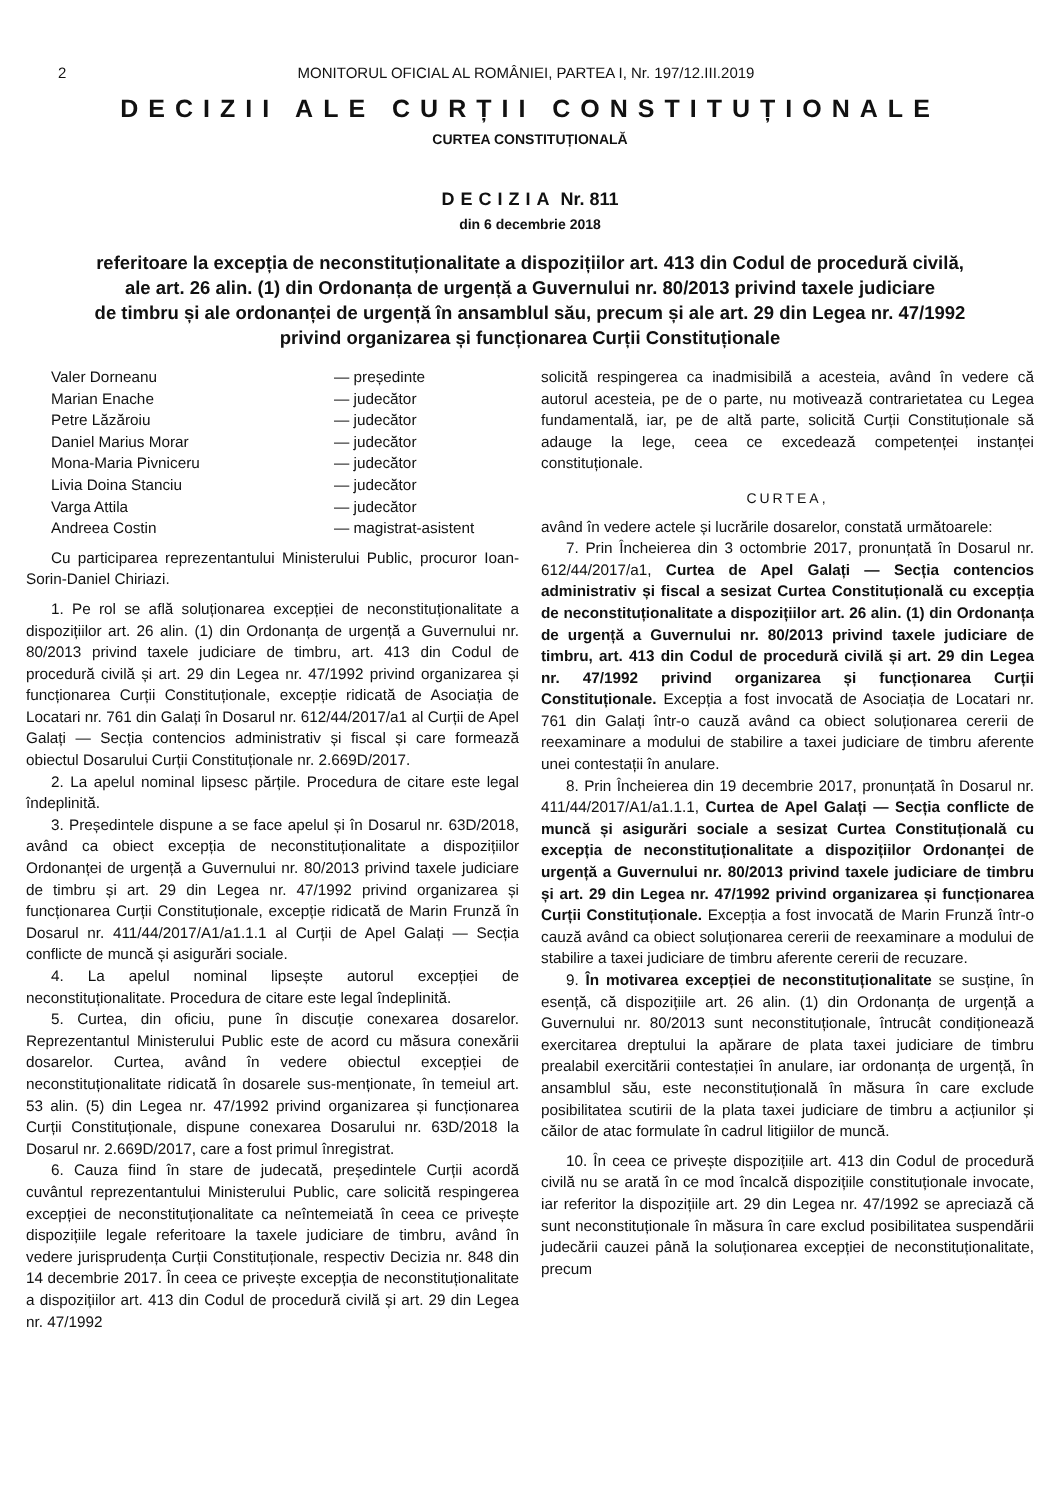2 MONITORUL OFICIAL AL ROMÂNIEI, PARTEA I, Nr. 197/12.III.2019
DECIZII ALE CURȚII CONSTITUȚIONALE
CURTEA CONSTITUȚIONALĂ
DECIZIA Nr. 811
din 6 decembrie 2018
referitoare la excepția de neconstituționalitate a dispozițiilor art. 413 din Codul de procedură civilă,
ale art. 26 alin. (1) din Ordonanța de urgență a Guvernului nr. 80/2013 privind taxele judiciare
de timbru și ale ordonanței de urgență în ansamblul său, precum și ale art. 29 din Legea nr. 47/1992
privind organizarea și funcționarea Curții Constituționale
Valer Dorneanu — președinte
Marian Enache — judecător
Petre Lăzăroiu — judecător
Daniel Marius Morar — judecător
Mona-Maria Pivniceru — judecător
Livia Doina Stanciu — judecător
Varga Attila — judecător
Andreea Costin — magistrat-asistent
Cu participarea reprezentantului Ministerului Public, procuror Ioan-Sorin-Daniel Chiriazi.
1. Pe rol se află soluționarea excepției de neconstituționalitate a dispozițiilor art. 26 alin. (1) din Ordonanța de urgență a Guvernului nr. 80/2013 privind taxele judiciare de timbru, art. 413 din Codul de procedură civilă și art. 29 din Legea nr. 47/1992 privind organizarea și funcționarea Curții Constituționale, excepție ridicată de Asociația de Locatari nr. 761 din Galați în Dosarul nr. 612/44/2017/a1 al Curții de Apel Galați — Secția contencios administrativ și fiscal și care formează obiectul Dosarului Curții Constituționale nr. 2.669D/2017.
2. La apelul nominal lipsesc părțile. Procedura de citare este legal îndeplinită.
3. Președintele dispune a se face apelul și în Dosarul nr. 63D/2018, având ca obiect excepția de neconstituționalitate a dispozițiilor Ordonanței de urgență a Guvernului nr. 80/2013 privind taxele judiciare de timbru și art. 29 din Legea nr. 47/1992 privind organizarea și funcționarea Curții Constituționale, excepție ridicată de Marin Frunză în Dosarul nr. 411/44/2017/A1/a1.1.1 al Curții de Apel Galați — Secția conflicte de muncă și asigurări sociale.
4. La apelul nominal lipsește autorul excepției de neconstituționalitate. Procedura de citare este legal îndeplinită.
5. Curtea, din oficiu, pune în discuție conexarea dosarelor. Reprezentantul Ministerului Public este de acord cu măsura conexării dosarelor. Curtea, având în vedere obiectul excepției de neconstituționalitate ridicată în dosarele sus-menționate, în temeiul art. 53 alin. (5) din Legea nr. 47/1992 privind organizarea și funcționarea Curții Constituționale, dispune conexarea Dosarului nr. 63D/2018 la Dosarul nr. 2.669D/2017, care a fost primul înregistrat.
6. Cauza fiind în stare de judecată, președintele Curții acordă cuvântul reprezentantului Ministerului Public, care solicită respingerea excepției de neconstituționalitate ca neîntemeiată în ceea ce privește dispozițiile legale referitoare la taxele judiciare de timbru, având în vedere jurisprudența Curții Constituționale, respectiv Decizia nr. 848 din 14 decembrie 2017. În ceea ce privește excepția de neconstituționalitate a dispozițiilor art. 413 din Codul de procedură civilă și art. 29 din Legea nr. 47/1992
solicită respingerea ca inadmisibilă a acesteia, având în vedere că autorul acesteia, pe de o parte, nu motivează contrarietatea cu Legea fundamentală, iar, pe de altă parte, solicită Curții Constituționale să adauge la lege, ceea ce excedează competenței instanței constituționale.
CURTEA,
având în vedere actele și lucrările dosarelor, constată următoarele:
7. Prin Încheierea din 3 octombrie 2017, pronunțată în Dosarul nr. 612/44/2017/a1, Curtea de Apel Galați — Secția contencios administrativ și fiscal a sesizat Curtea Constituțională cu excepția de neconstituționalitate a dispozițiilor art. 26 alin. (1) din Ordonanța de urgență a Guvernului nr. 80/2013 privind taxele judiciare de timbru, art. 413 din Codul de procedură civilă și art. 29 din Legea nr. 47/1992 privind organizarea și funcționarea Curții Constituționale. Excepția a fost invocată de Asociația de Locatari nr. 761 din Galați într-o cauză având ca obiect soluționarea cererii de reexaminare a modului de stabilire a taxei judiciare de timbru aferente unei contestații în anulare.
8. Prin Încheierea din 19 decembrie 2017, pronunțată în Dosarul nr. 411/44/2017/A1/a1.1.1, Curtea de Apel Galați — Secția conflicte de muncă și asigurări sociale a sesizat Curtea Constituțională cu excepția de neconstituționalitate a dispozițiilor Ordonanței de urgență a Guvernului nr. 80/2013 privind taxele judiciare de timbru și art. 29 din Legea nr. 47/1992 privind organizarea și funcționarea Curții Constituționale. Excepția a fost invocată de Marin Frunză într-o cauză având ca obiect soluționarea cererii de reexaminare a modului de stabilire a taxei judiciare de timbru aferente cererii de recuzare.
9. În motivarea excepției de neconstituționalitate se susține, în esență, că dispozițiile art. 26 alin. (1) din Ordonanța de urgență a Guvernului nr. 80/2013 sunt neconstituționale, întrucât condiționează exercitarea dreptului la apărare de plata taxei judiciare de timbru prealabil exercitării contestației în anulare, iar ordonanța de urgență, în ansamblul său, este neconstituțională în măsura în care exclude posibilitatea scutirii de la plata taxei judiciare de timbru a acțiunilor și căilor de atac formulate în cadrul litigiilor de muncă.
10. În ceea ce privește dispozițiile art. 413 din Codul de procedură civilă nu se arată în ce mod încalcă dispozițiile constituționale invocate, iar referitor la dispozițiile art. 29 din Legea nr. 47/1992 se apreciază că sunt neconstituționale în măsura în care exclud posibilitatea suspendării judecării cauzei până la soluționarea excepției de neconstituționalitate, precum